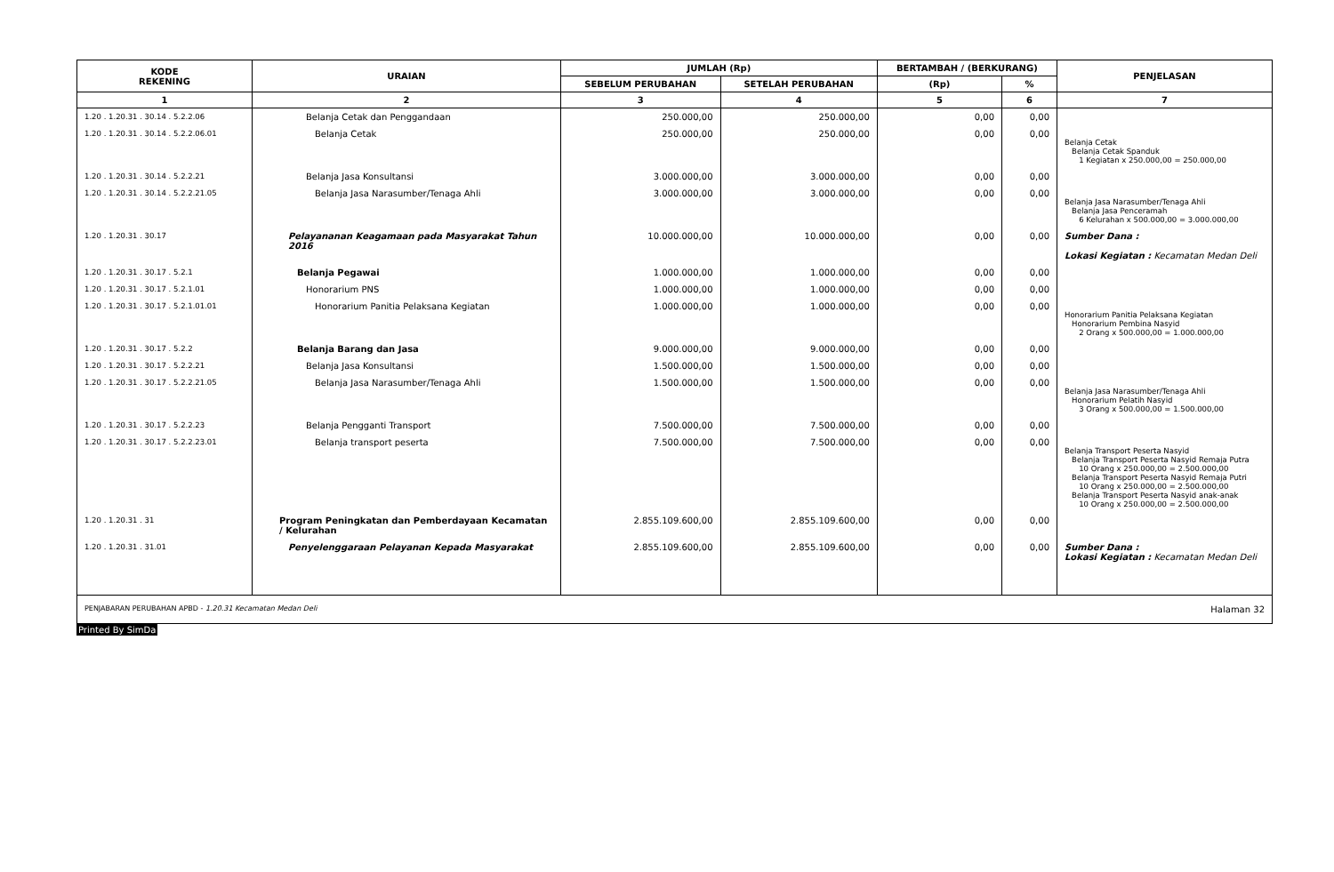| KODE REKENING | URAIAN | JUMLAH (Rp) | | BERTAMBAH / (BERKURANG) | | PENJELASAN |
| --- | --- | --- | --- | --- | --- | --- |
| | | SEBELUM PERUBAHAN | SETELAH PERUBAHAN | (Rp) | % | |
| 1 | 2 | 3 | 4 | 5 | 6 | 7 |
| 1.20 . 1.20.31 . 30.14 . 5.2.2.06 | Belanja Cetak dan Penggandaan | 250.000,00 | 250.000,00 | 0,00 | 0,00 | |
| 1.20 . 1.20.31 . 30.14 . 5.2.2.06.01 | Belanja Cetak | 250.000,00 | 250.000,00 | 0,00 | 0,00 | Belanja Cetak Belanja Cetak Spanduk 1 Kegiatan x 250.000,00 = 250.000,00 |
| 1.20 . 1.20.31 . 30.14 . 5.2.2.21 | Belanja Jasa Konsultansi | 3.000.000,00 | 3.000.000,00 | 0,00 | 0,00 | |
| 1.20 . 1.20.31 . 30.14 . 5.2.2.21.05 | Belanja Jasa Narasumber/Tenaga Ahli | 3.000.000,00 | 3.000.000,00 | 0,00 | 0,00 | Belanja Jasa Narasumber/Tenaga Ahli Belanja Jasa Penceramah 6 Kelurahan x 500.000,00 = 3.000.000,00 |
| 1.20 . 1.20.31 . 30.17 | Pelayananan Keagamaan pada Masyarakat Tahun 2016 | 10.000.000,00 | 10.000.000,00 | 0,00 | 0,00 | Sumber Dana : Lokasi Kegiatan : Kecamatan Medan Deli |
| 1.20 . 1.20.31 . 30.17 . 5.2.1 | Belanja Pegawai | 1.000.000,00 | 1.000.000,00 | 0,00 | 0,00 | |
| 1.20 . 1.20.31 . 30.17 . 5.2.1.01 | Honorarium PNS | 1.000.000,00 | 1.000.000,00 | 0,00 | 0,00 | |
| 1.20 . 1.20.31 . 30.17 . 5.2.1.01.01 | Honorarium Panitia Pelaksana Kegiatan | 1.000.000,00 | 1.000.000,00 | 0,00 | 0,00 | Honorarium Panitia Pelaksana Kegiatan Honorarium Pembina Nasyid 2 Orang x 500.000,00 = 1.000.000,00 |
| 1.20 . 1.20.31 . 30.17 . 5.2.2 | Belanja Barang dan Jasa | 9.000.000,00 | 9.000.000,00 | 0,00 | 0,00 | |
| 1.20 . 1.20.31 . 30.17 . 5.2.2.21 | Belanja Jasa Konsultansi | 1.500.000,00 | 1.500.000,00 | 0,00 | 0,00 | |
| 1.20 . 1.20.31 . 30.17 . 5.2.2.21.05 | Belanja Jasa Narasumber/Tenaga Ahli | 1.500.000,00 | 1.500.000,00 | 0,00 | 0,00 | Belanja Jasa Narasumber/Tenaga Ahli Honorarium Pelatih Nasyid 3 Orang x 500.000,00 = 1.500.000,00 |
| 1.20 . 1.20.31 . 30.17 . 5.2.2.23 | Belanja Pengganti Transport | 7.500.000,00 | 7.500.000,00 | 0,00 | 0,00 | |
| 1.20 . 1.20.31 . 30.17 . 5.2.2.23.01 | Belanja transport peserta | 7.500.000,00 | 7.500.000,00 | 0,00 | 0,00 | Belanja Transport Peserta Nasyid Belanja Transport Peserta Nasyid Remaja Putra 10 Orang x 250.000,00 = 2.500.000,00 Belanja Transport Peserta Nasyid Remaja Putri 10 Orang x 250.000,00 = 2.500.000,00 Belanja Transport Peserta Nasyid anak-anak 10 Orang x 250.000,00 = 2.500.000,00 |
| 1.20 . 1.20.31 . 31 | Program Peningkatan dan Pemberdayaan Kecamatan / Kelurahan | 2.855.109.600,00 | 2.855.109.600,00 | 0,00 | 0,00 | |
| 1.20 . 1.20.31 . 31.01 | Penyelenggaraan Pelayanan Kepada Masyarakat | 2.855.109.600,00 | 2.855.109.600,00 | 0,00 | 0,00 | Sumber Dana : Lokasi Kegiatan : Kecamatan Medan Deli |
PENJABARAN PERUBAHAN APBD - 1.20.31 Kecamatan Medan Deli Halaman 32
Printed By SimDa